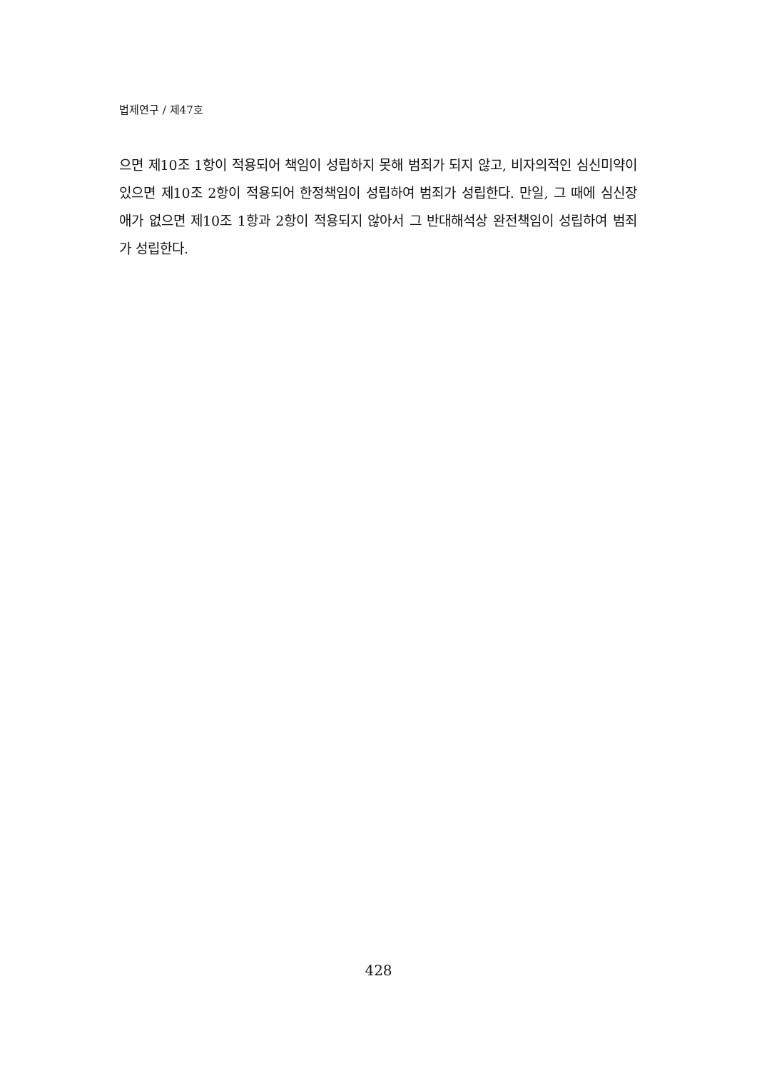법제연구 / 제47호
으면 제10조 1항이 적용되어 책임이 성립하지 못해 범죄가 되지 않고, 비자의적인 심신미약이 있으면 제10조 2항이 적용되어 한정책임이 성립하여 범죄가 성립한다. 만일, 그 때에 심신장애가 없으면 제10조 1항과 2항이 적용되지 않아서 그 반대해석상 완전책임이 성립하여 범죄가 성립한다.
428